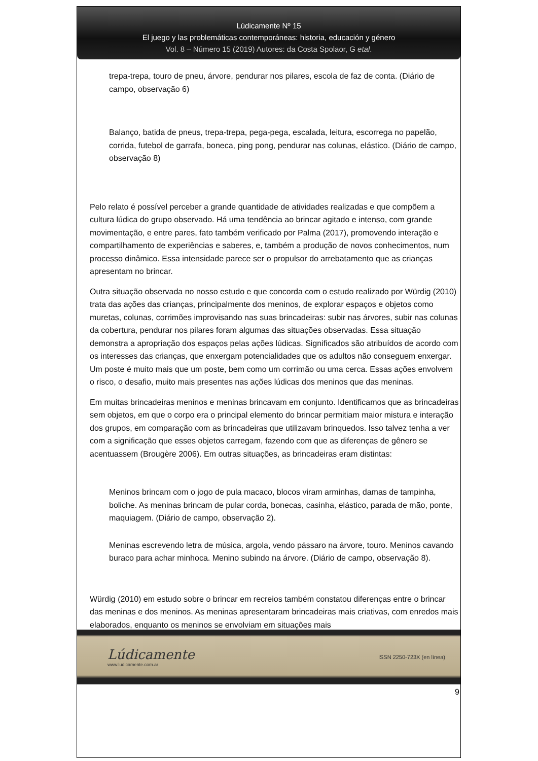Lúdicamente Nº 15
El juego y las problemáticas contemporáneas: historia, educación y género
Vol. 8 – Número 15 (2019) Autores: da Costa Spolaor, G etal.
trepa-trepa, touro de pneu, árvore, pendurar nos pilares, escola de faz de conta. (Diário de campo, observação 6)
Balanço, batida de pneus, trepa-trepa, pega-pega, escalada, leitura, escorrega no papelão, corrida, futebol de garrafa, boneca, ping pong, pendurar nas colunas, elástico. (Diário de campo, observação 8)
Pelo relato é possível perceber a grande quantidade de atividades realizadas e que compõem a cultura lúdica do grupo observado. Há uma tendência ao brincar agitado e intenso, com grande movimentação, e entre pares, fato também verificado por Palma (2017), promovendo interação e compartilhamento de experiências e saberes, e, também a produção de novos conhecimentos, num processo dinâmico. Essa intensidade parece ser o propulsor do arrebatamento que as crianças apresentam no brincar.
Outra situação observada no nosso estudo e que concorda com o estudo realizado por Würdig (2010) trata das ações das crianças, principalmente dos meninos, de explorar espaços e objetos como muretas, colunas, corrimões improvisando nas suas brincadeiras: subir nas árvores, subir nas colunas da cobertura, pendurar nos pilares foram algumas das situações observadas. Essa situação demonstra a apropriação dos espaços pelas ações lúdicas. Significados são atribuídos de acordo com os interesses das crianças, que enxergam potencialidades que os adultos não conseguem enxergar. Um poste é muito mais que um poste, bem como um corrimão ou uma cerca. Essas ações envolvem o risco, o desafio, muito mais presentes nas ações lúdicas dos meninos que das meninas.
Em muitas brincadeiras meninos e meninas brincavam em conjunto. Identificamos que as brincadeiras sem objetos, em que o corpo era o principal elemento do brincar permitiam maior mistura e interação dos grupos, em comparação com as brincadeiras que utilizavam brinquedos. Isso talvez tenha a ver com a significação que esses objetos carregam, fazendo com que as diferenças de gênero se acentuassem (Brougère 2006). Em outras situações, as brincadeiras eram distintas:
Meninos brincam com o jogo de pula macaco, blocos viram arminhas, damas de tampinha, boliche. As meninas brincam de pular corda, bonecas, casinha, elástico, parada de mão, ponte, maquiagem. (Diário de campo, observação 2).
Meninas escrevendo letra de música, argola, vendo pássaro na árvore, touro. Meninos cavando buraco para achar minhoca. Menino subindo na árvore. (Diário de campo, observação 8).
Würdig (2010) em estudo sobre o brincar em recreios também constatou diferenças entre o brincar das meninas e dos meninos. As meninas apresentaram brincadeiras mais criativas, com enredos mais elaborados, enquanto os meninos se envolviam em situações mais
Lúdicamente
www.ludicamente.com.ar
ISSN 2250-723X (en línea)
9